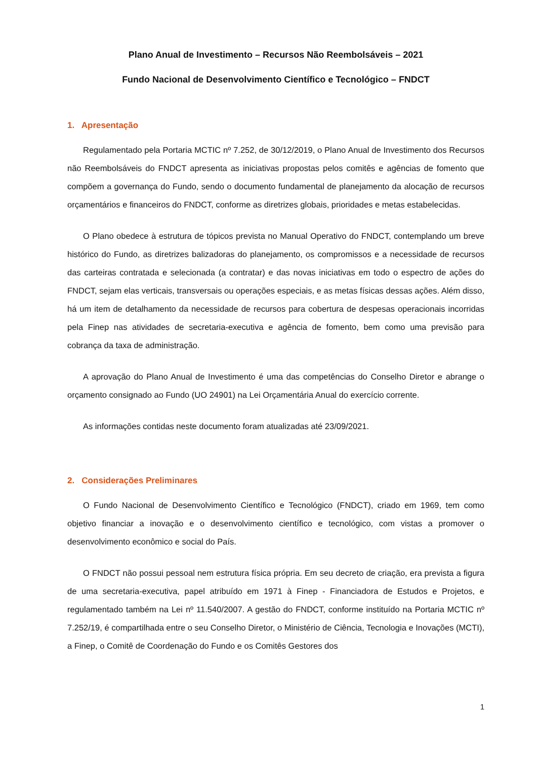Plano Anual de Investimento – Recursos Não Reembolsáveis – 2021
Fundo Nacional de Desenvolvimento Científico e Tecnológico – FNDCT
1. Apresentação
Regulamentado pela Portaria MCTIC nº 7.252, de 30/12/2019, o Plano Anual de Investimento dos Recursos não Reembolsáveis do FNDCT apresenta as iniciativas propostas pelos comitês e agências de fomento que compõem a governança do Fundo, sendo o documento fundamental de planejamento da alocação de recursos orçamentários e financeiros do FNDCT, conforme as diretrizes globais, prioridades e metas estabelecidas.
O Plano obedece à estrutura de tópicos prevista no Manual Operativo do FNDCT, contemplando um breve histórico do Fundo, as diretrizes balizadoras do planejamento, os compromissos e a necessidade de recursos das carteiras contratada e selecionada (a contratar) e das novas iniciativas em todo o espectro de ações do FNDCT, sejam elas verticais, transversais ou operações especiais, e as metas físicas dessas ações. Além disso, há um item de detalhamento da necessidade de recursos para cobertura de despesas operacionais incorridas pela Finep nas atividades de secretaria-executiva e agência de fomento, bem como uma previsão para cobrança da taxa de administração.
A aprovação do Plano Anual de Investimento é uma das competências do Conselho Diretor e abrange o orçamento consignado ao Fundo (UO 24901) na Lei Orçamentária Anual do exercício corrente.
As informações contidas neste documento foram atualizadas até 23/09/2021.
2. Considerações Preliminares
O Fundo Nacional de Desenvolvimento Científico e Tecnológico (FNDCT), criado em 1969, tem como objetivo financiar a inovação e o desenvolvimento científico e tecnológico, com vistas a promover o desenvolvimento econômico e social do País.
O FNDCT não possui pessoal nem estrutura física própria. Em seu decreto de criação, era prevista a figura de uma secretaria-executiva, papel atribuído em 1971 à Finep - Financiadora de Estudos e Projetos, e regulamentado também na Lei nº 11.540/2007. A gestão do FNDCT, conforme instituído na Portaria MCTIC nº 7.252/19, é compartilhada entre o seu Conselho Diretor, o Ministério de Ciência, Tecnologia e Inovações (MCTI), a Finep, o Comitê de Coordenação do Fundo e os Comitês Gestores dos
1